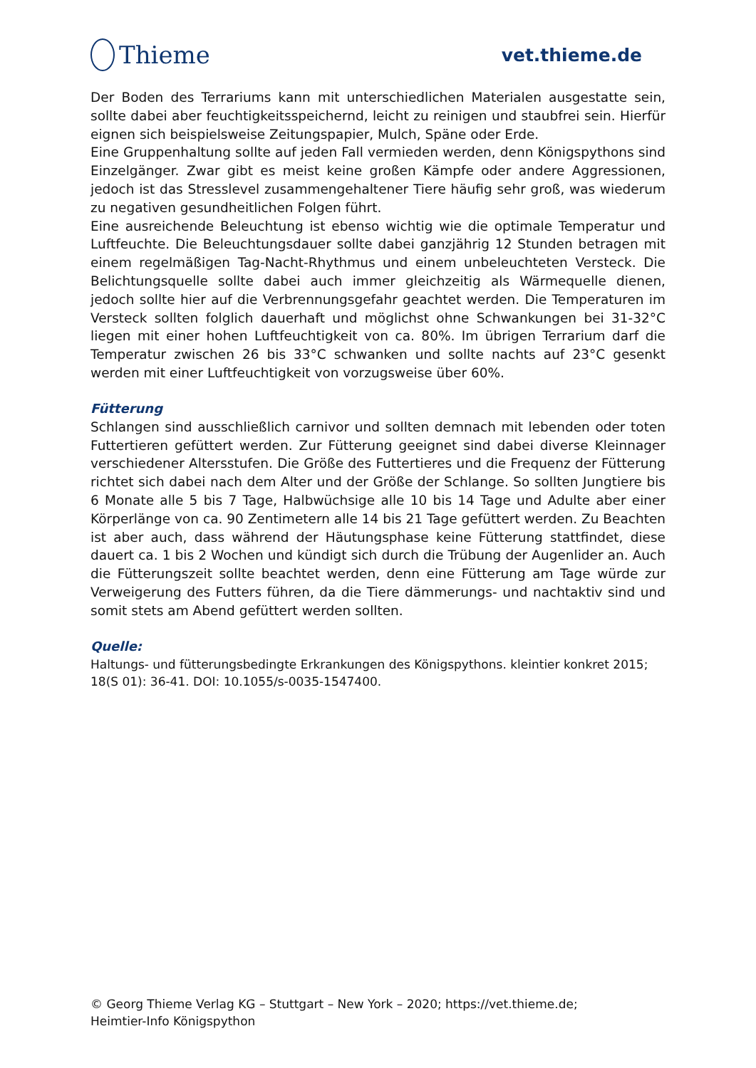Thieme
vet.thieme.de
Der Boden des Terrariums kann mit unterschiedlichen Materialen ausgestatte sein, sollte dabei aber feuchtigkeitsspeichernd, leicht zu reinigen und staubfrei sein. Hierfür eignen sich beispielsweise Zeitungspapier, Mulch, Späne oder Erde.
Eine Gruppenhaltung sollte auf jeden Fall vermieden werden, denn Königspythons sind Einzelgänger. Zwar gibt es meist keine großen Kämpfe oder andere Aggressionen, jedoch ist das Stresslevel zusammengehaltener Tiere häufig sehr groß, was wiederum zu negativen gesundheitlichen Folgen führt.
Eine ausreichende Beleuchtung ist ebenso wichtig wie die optimale Temperatur und Luftfeuchte. Die Beleuchtungsdauer sollte dabei ganzjährig 12 Stunden betragen mit einem regelmäßigen Tag-Nacht-Rhythmus und einem unbeleuchteten Versteck. Die Belichtungsquelle sollte dabei auch immer gleichzeitig als Wärmequelle dienen, jedoch sollte hier auf die Verbrennungsgefahr geachtet werden. Die Temperaturen im Versteck sollten folglich dauerhaft und möglichst ohne Schwankungen bei 31-32°C liegen mit einer hohen Luftfeuchtigkeit von ca. 80%. Im übrigen Terrarium darf die Temperatur zwischen 26 bis 33°C schwanken und sollte nachts auf 23°C gesenkt werden mit einer Luftfeuchtigkeit von vorzugsweise über 60%.
Fütterung
Schlangen sind ausschließlich carnivor und sollten demnach mit lebenden oder toten Futtertieren gefüttert werden. Zur Fütterung geeignet sind dabei diverse Kleinnager verschiedener Altersstufen. Die Größe des Futtertieres und die Frequenz der Fütterung richtet sich dabei nach dem Alter und der Größe der Schlange. So sollten Jungtiere bis 6 Monate alle 5 bis 7 Tage, Halbwüchsige alle 10 bis 14 Tage und Adulte aber einer Körperlänge von ca. 90 Zentimetern alle 14 bis 21 Tage gefüttert werden. Zu Beachten ist aber auch, dass während der Häutungsphase keine Fütterung stattfindet, diese dauert ca. 1 bis 2 Wochen und kündigt sich durch die Trübung der Augenlider an. Auch die Fütterungszeit sollte beachtet werden, denn eine Fütterung am Tage würde zur Verweigerung des Futters führen, da die Tiere dämmerungs- und nachtaktiv sind und somit stets am Abend gefüttert werden sollten.
Quelle:
Haltungs- und fütterungsbedingte Erkrankungen des Königspythons. kleintier konkret 2015; 18(S 01): 36-41. DOI: 10.1055/s-0035-1547400.
© Georg Thieme Verlag KG – Stuttgart – New York – 2020; https://vet.thieme.de;
Heimtier-Info Königspython